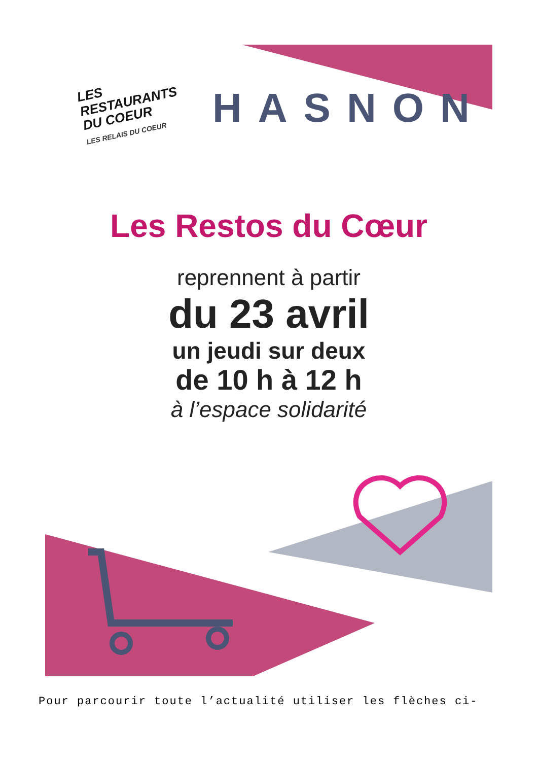LES RESTAURANTS
DU COEUR
LES RELAIS DU COEUR
HASNON
Les Restos du Cœur
reprennent à partir
du 23 avril
un jeudi sur deux
de 10 h à 12 h
à l’espace solidarité
Pour parcourir toute l’actualité utiliser les flèches ci-